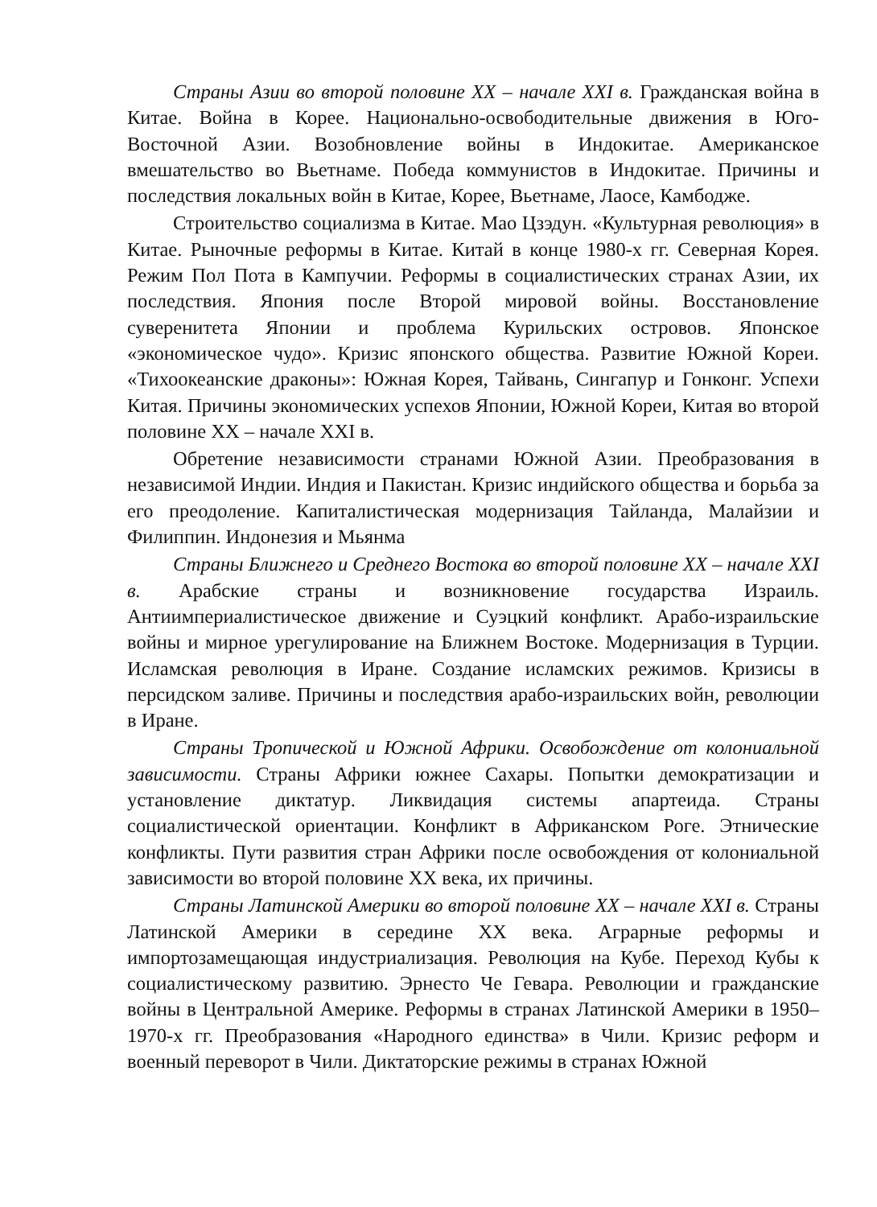Страны Азии во второй половине XX – начале XXI в. Гражданская война в Китае. Война в Корее. Национально-освободительные движения в Юго-Восточной Азии. Возобновление войны в Индокитае. Американское вмешательство во Вьетнаме. Победа коммунистов в Индокитае. Причины и последствия локальных войн в Китае, Корее, Вьетнаме, Лаосе, Камбодже.
Строительство социализма в Китае. Мао Цзэдун. «Культурная революция» в Китае. Рыночные реформы в Китае. Китай в конце 1980-х гг. Северная Корея. Режим Пол Пота в Кампучии. Реформы в социалистических странах Азии, их последствия. Япония после Второй мировой войны. Восстановление суверенитета Японии и проблема Курильских островов. Японское «экономическое чудо». Кризис японского общества. Развитие Южной Кореи. «Тихоокеанские драконы»: Южная Корея, Тайвань, Сингапур и Гонконг. Успехи Китая. Причины экономических успехов Японии, Южной Кореи, Китая во второй половине XX – начале XXI в.
Обретение независимости странами Южной Азии. Преобразования в независимой Индии. Индия и Пакистан. Кризис индийского общества и борьба за его преодоление. Капиталистическая модернизация Тайланда, Малайзии и Филиппин. Индонезия и Мьянма
Страны Ближнего и Среднего Востока во второй половине XX – начале XXI в. Арабские страны и возникновение государства Израиль. Антиимпериалистическое движение и Суэцкий конфликт. Арабо-израильские войны и мирное урегулирование на Ближнем Востоке. Модернизация в Турции. Исламская революция в Иране. Создание исламских режимов. Кризисы в персидском заливе. Причины и последствия арабо-израильских войн, революции в Иране.
Страны Тропической и Южной Африки. Освобождение от колониальной зависимости. Страны Африки южнее Сахары. Попытки демократизации и установление диктатур. Ликвидация системы апартеида. Страны социалистической ориентации. Конфликт в Африканском Роге. Этнические конфликты. Пути развития стран Африки после освобождения от колониальной зависимости во второй половине XX века, их причины.
Страны Латинской Америки во второй половине XX – начале XXI в. Страны Латинской Америки в середине XX века. Аграрные реформы и импортозамещающая индустриализация. Революция на Кубе. Переход Кубы к социалистическому развитию. Эрнесто Че Гевара. Революции и гражданские войны в Центральной Америке. Реформы в странах Латинской Америки в 1950–1970-х гг. Преобразования «Народного единства» в Чили. Кризис реформ и военный переворот в Чили. Диктаторские режимы в странах Южной